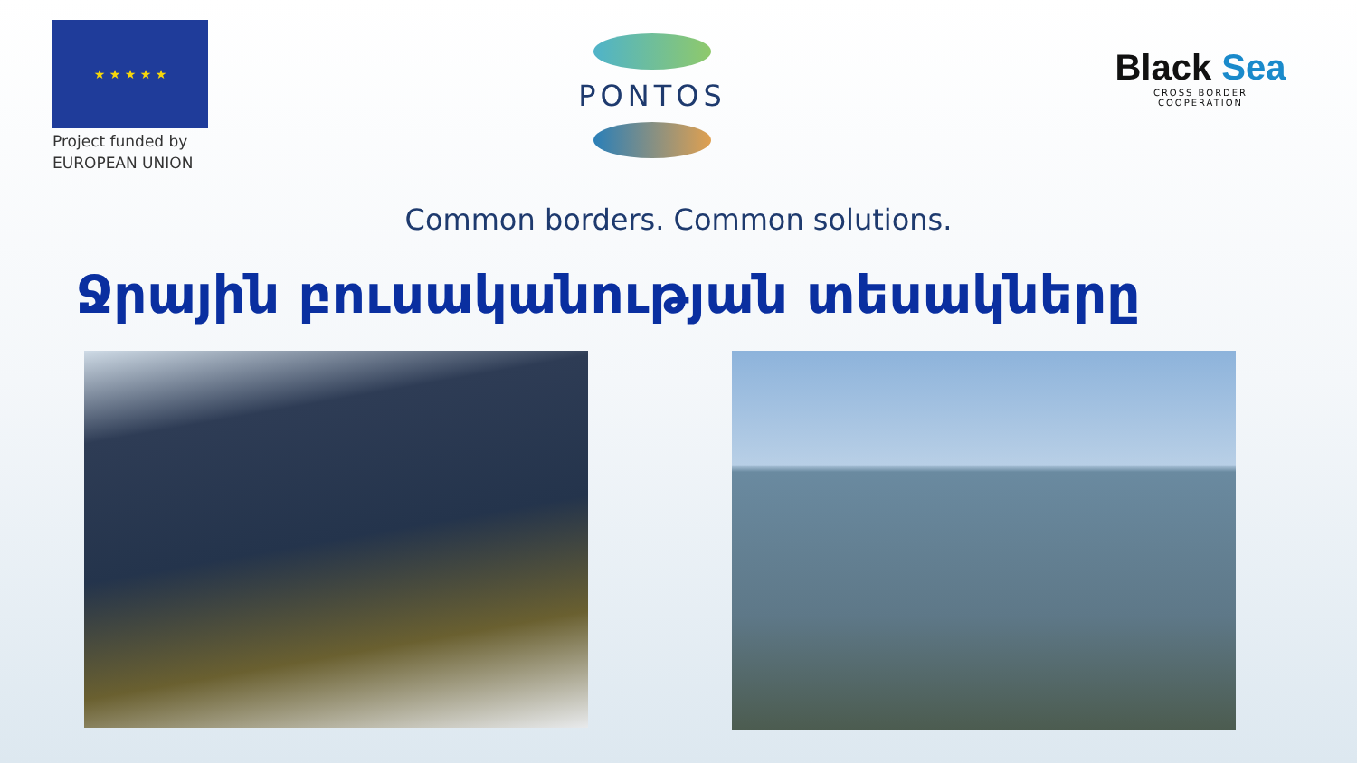★ ★ ★ ★ ★
Project funded by
EUROPEAN UNION
PONTOS
Black Sea
CROSS BORDER
COOPERATION
Common borders. Common solutions.
Ջրային բուսականության տեսակները